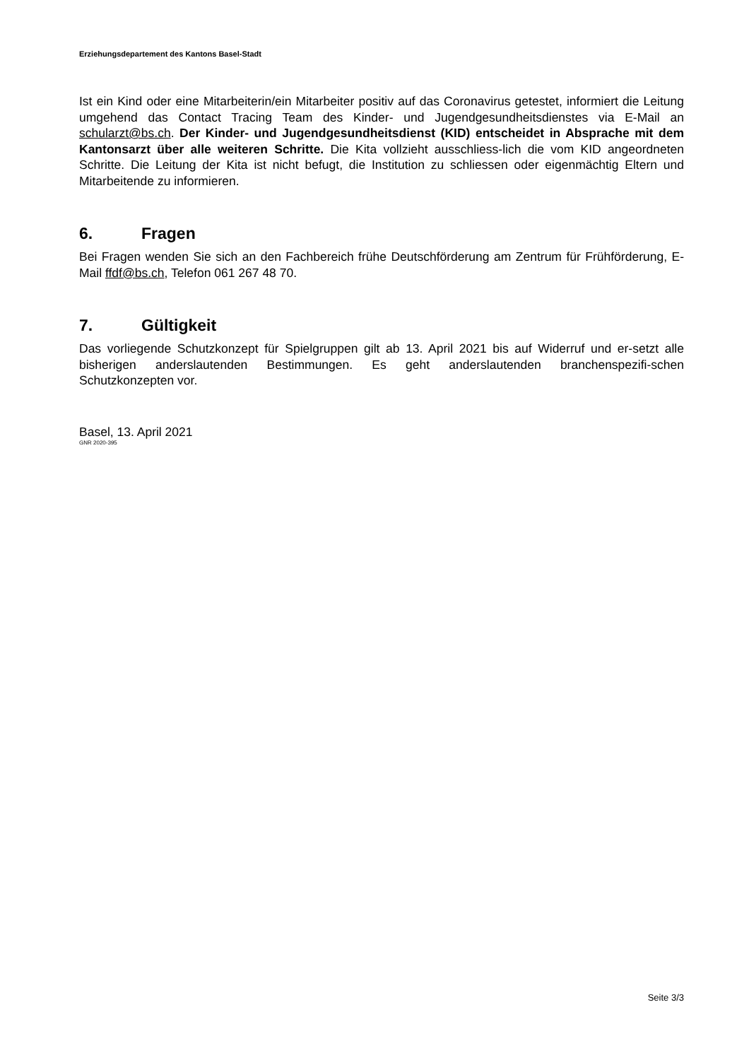Erziehungsdepartement des Kantons Basel-Stadt
Ist ein Kind oder eine Mitarbeiterin/ein Mitarbeiter positiv auf das Coronavirus getestet, informiert die Leitung umgehend das Contact Tracing Team des Kinder- und Jugendgesundheitsdienstes via E-Mail an schularzt@bs.ch. Der Kinder- und Jugendgesundheitsdienst (KID) entscheidet in Absprache mit dem Kantonsarzt über alle weiteren Schritte. Die Kita vollzieht ausschliess-lich die vom KID angeordneten Schritte. Die Leitung der Kita ist nicht befugt, die Institution zu schliessen oder eigenmächtig Eltern und Mitarbeitende zu informieren.
6. Fragen
Bei Fragen wenden Sie sich an den Fachbereich frühe Deutschförderung am Zentrum für Frühförderung, E-Mail ffdf@bs.ch, Telefon 061 267 48 70.
7. Gültigkeit
Das vorliegende Schutzkonzept für Spielgruppen gilt ab 13. April 2021 bis auf Widerruf und er-setzt alle bisherigen anderslautenden Bestimmungen. Es geht anderslautenden branchenspezifi-schen Schutzkonzepten vor.
Basel, 13. April 2021
GNR 2020-395
Seite 3/3